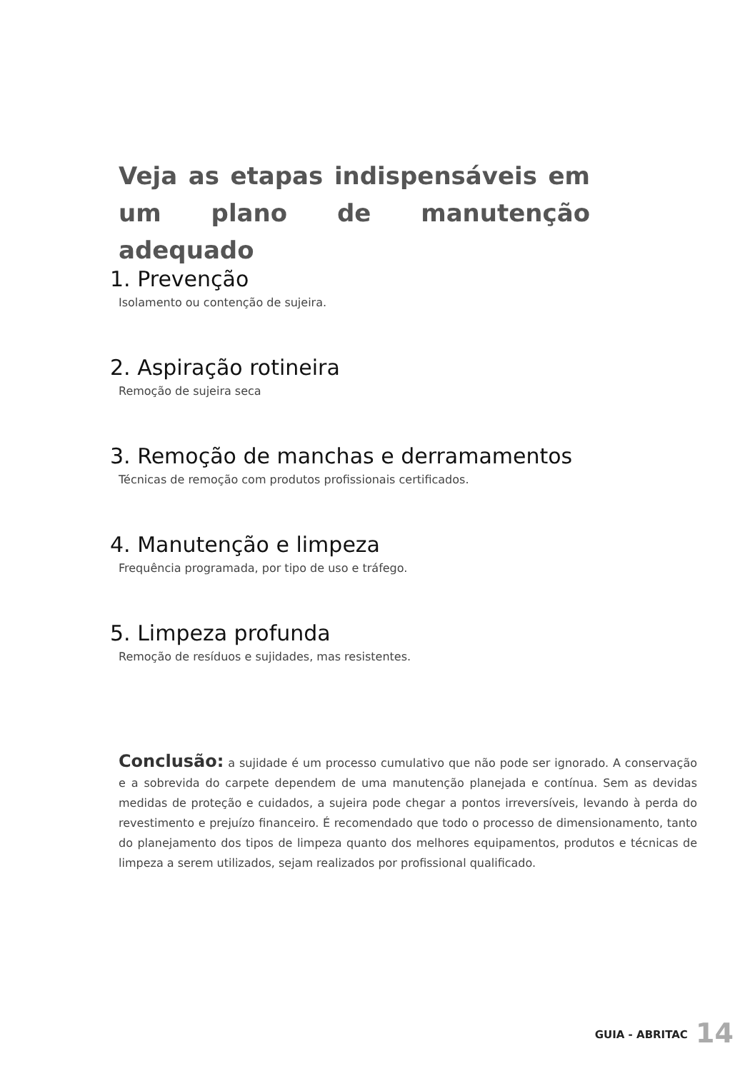Veja as etapas indispensáveis em um plano de manutenção adequado
1. Prevenção
Isolamento ou contenção de sujeira.
2. Aspiração rotineira
Remoção de sujeira seca
3. Remoção de manchas e derramamentos
Técnicas de remoção com produtos profissionais certificados.
4. Manutenção e limpeza
Frequência programada, por tipo de uso e tráfego.
5. Limpeza profunda
Remoção de resíduos e sujidades, mas resistentes.
Conclusão: a sujidade é um processo cumulativo que não pode ser ignorado. A conservação e a sobrevida do carpete dependem de uma manutenção planejada e contínua. Sem as devidas medidas de proteção e cuidados, a sujeira pode chegar a pontos irreversíveis, levando à perda do revestimento e prejuízo financeiro. É recomendado que todo o processo de dimensionamento, tanto do planejamento dos tipos de limpeza quanto dos melhores equipamentos, produtos e técnicas de limpeza a serem utilizados, sejam realizados por profissional qualificado.
GUIA - ABRITAC 14